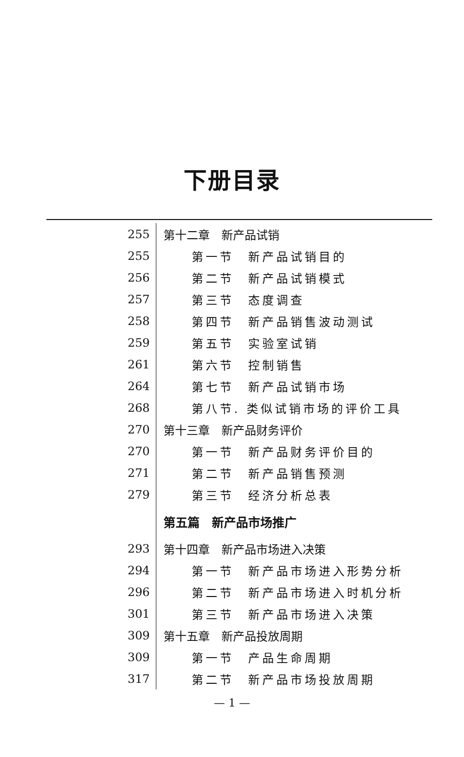下册目录
| 255 | 第十二章 新产品试销 |
| 255 | 第一节 新产品试销目的 |
| 256 | 第二节 新产品试销模式 |
| 257 | 第三节 态度调查 |
| 258 | 第四节 新产品销售波动测试 |
| 259 | 第五节 实验室试销 |
| 261 | 第六节 控制销售 |
| 264 | 第七节 新产品试销市场 |
| 268 | 第八节. 类似试销市场的评价工具 |
| 270 | 第十三章 新产品财务评价 |
| 270 | 第一节 新产品财务评价目的 |
| 271 | 第二节 新产品销售预测 |
| 279 | 第三节 经济分析总表 |
| | 第五篇 新产品市场推广 |
| 293 | 第十四章 新产品市场进入决策 |
| 294 | 第一节 新产品市场进入形势分析 |
| 296 | 第二节 新产品市场进入时机分析 |
| 301 | 第三节 新产品市场进入决策 |
| 309 | 第十五章 新产品投放周期 |
| 309 | 第一节 产品生命周期 |
| 317 | 第二节 新产品市场投放周期 |
— 1 —